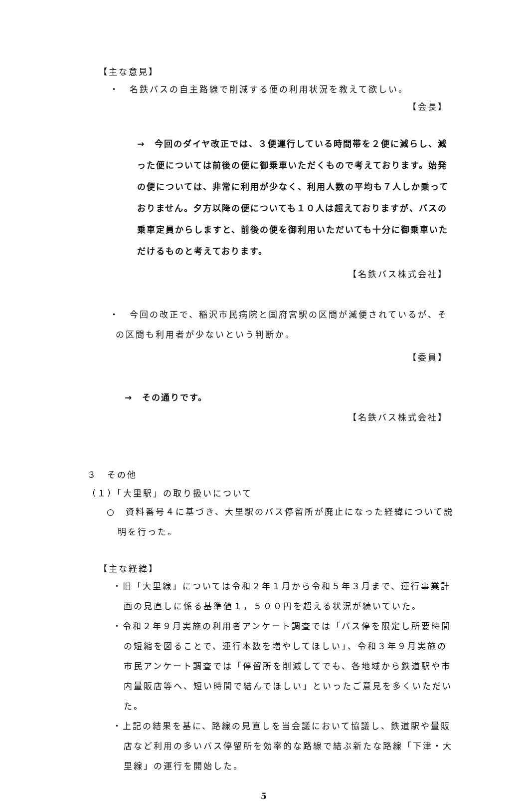【主な意見】
・　名鉄バスの自主路線で削減する便の利用状況を教えて欲しい。
【会長】
→　今回のダイヤ改正では、３便運行している時間帯を２便に減らし、減った便については前後の便に御乗車いただくもので考えております。始発の便については、非常に利用が少なく、利用人数の平均も７人しか乗っておりません。夕方以降の便についても１０人は超えておりますが、バスの乗車定員からしますと、前後の便を御利用いただいても十分に御乗車いただけるものと考えております。
【名鉄バス株式会社】
・　今回の改正で、稲沢市民病院と国府宮駅の区間が減便されているが、その区間も利用者が少ないという判断か。
【委員】
→　その通りです。
【名鉄バス株式会社】
３　その他
（１）「大里駅」の取り扱いについて
○　資料番号４に基づき、大里駅のバス停留所が廃止になった経緯について説明を行った。
【主な経緯】
・旧「大里線」については令和２年１月から令和５年３月まで、運行事業計画の見直しに係る基準値１，５００円を超える状況が続いていた。
・令和２年９月実施の利用者アンケート調査では「バス停を限定し所要時間の短縮を図ることで、運行本数を増やしてほしい」、令和３年９月実施の市民アンケート調査では「停留所を削減してでも、各地域から鉄道駅や市内量販店等へ、短い時間で結んでほしい」といったご意見を多くいただいた。
・上記の結果を基に、路線の見直しを当会議において協議し、鉄道駅や量販店など利用の多いバス停留所を効率的な路線で結ぶ新たな路線「下津・大里線」の運行を開始した。
5